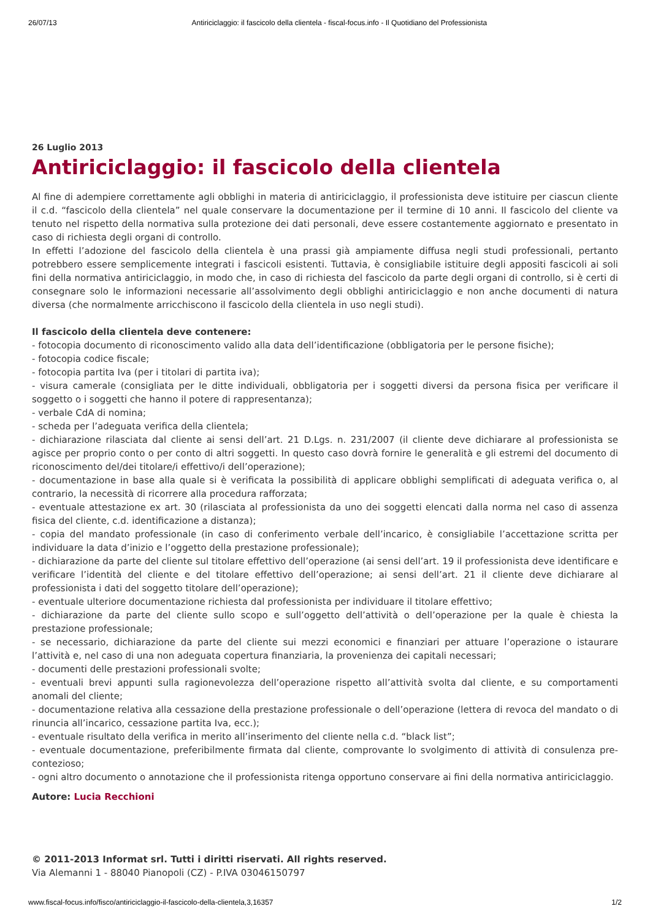26/07/13 Antiriciclaggio: il fascicolo della clientela - fiscal-focus.info - Il Quotidiano del Professionista
26 Luglio 2013
Antiriciclaggio: il fascicolo della clientela
Al fine di adempiere correttamente agli obblighi in materia di antiriciclaggio, il professionista deve istituire per ciascun cliente il c.d. “fascicolo della clientela” nel quale conservare la documentazione per il termine di 10 anni. Il fascicolo del cliente va tenuto nel rispetto della normativa sulla protezione dei dati personali, deve essere costantemente aggiornato e presentato in caso di richiesta degli organi di controllo.
In effetti l’adozione del fascicolo della clientela è una prassi già ampiamente diffusa negli studi professionali, pertanto potrebbero essere semplicemente integrati i fascicoli esistenti. Tuttavia, è consigliabile istituire degli appositi fascicoli ai soli fini della normativa antiriciclaggio, in modo che, in caso di richiesta del fascicolo da parte degli organi di controllo, si è certi di consegnare solo le informazioni necessarie all’assolvimento degli obblighi antiriciclaggio e non anche documenti di natura diversa (che normalmente arricchiscono il fascicolo della clientela in uso negli studi).
Il fascicolo della clientela deve contenere:
- fotocopia documento di riconoscimento valido alla data dell’identificazione (obbligatoria per le persone fisiche);
- fotocopia codice fiscale;
- fotocopia partita Iva (per i titolari di partita iva);
- visura camerale (consigliata per le ditte individuali, obbligatoria per i soggetti diversi da persona fisica per verificare il soggetto o i soggetti che hanno il potere di rappresentanza);
- verbale CdA di nomina;
- scheda per l’adeguata verifica della clientela;
- dichiarazione rilasciata dal cliente ai sensi dell’art. 21 D.Lgs. n. 231/2007 (il cliente deve dichiarare al professionista se agisce per proprio conto o per conto di altri soggetti. In questo caso dovrà fornire le generalità e gli estremi del documento di riconoscimento del/dei titolare/i effettivo/i dell’operazione);
- documentazione in base alla quale si è verificata la possibilità di applicare obblighi semplificati di adeguata verifica o, al contrario, la necessità di ricorrere alla procedura rafforzata;
- eventuale attestazione ex art. 30 (rilasciata al professionista da uno dei soggetti elencati dalla norma nel caso di assenza fisica del cliente, c.d. identificazione a distanza);
- copia del mandato professionale (in caso di conferimento verbale dell’incarico, è consigliabile l’accettazione scritta per individuare la data d’inizio e l’oggetto della prestazione professionale);
- dichiarazione da parte del cliente sul titolare effettivo dell’operazione (ai sensi dell’art. 19 il professionista deve identificare e verificare l’identità del cliente e del titolare effettivo dell’operazione; ai sensi dell’art. 21 il cliente deve dichiarare al professionista i dati del soggetto titolare dell’operazione);
- eventuale ulteriore documentazione richiesta dal professionista per individuare il titolare effettivo;
- dichiarazione da parte del cliente sullo scopo e sull’oggetto dell’attività o dell’operazione per la quale è chiesta la prestazione professionale;
- se necessario, dichiarazione da parte del cliente sui mezzi economici e finanziari per attuare l’operazione o istaurare l’attività e, nel caso di una non adeguata copertura finanziaria, la provenienza dei capitali necessari;
- documenti delle prestazioni professionali svolte;
- eventuali brevi appunti sulla ragionevolezza dell’operazione rispetto all’attività svolta dal cliente, e su comportamenti anomali del cliente;
- documentazione relativa alla cessazione della prestazione professionale o dell’operazione (lettera di revoca del mandato o di rinuncia all’incarico, cessazione partita Iva, ecc.);
- eventuale risultato della verifica in merito all’inserimento del cliente nella c.d. “black list”;
- eventuale documentazione, preferibilmente firmata dal cliente, comprovante lo svolgimento di attività di consulenza pre-contezioso;
- ogni altro documento o annotazione che il professionista ritenga opportuno conservare ai fini della normativa antiriciclaggio.
Autore: Lucia Recchioni
© 2011-2013 Informat srl. Tutti i diritti riservati. All rights reserved.
Via Alemanni 1 - 88040 Pianopoli (CZ) - P.IVA 03046150797
www.fiscal-focus.info/fisco/antiriciclaggio-il-fascicolo-della-clientela,3,16357 1/2